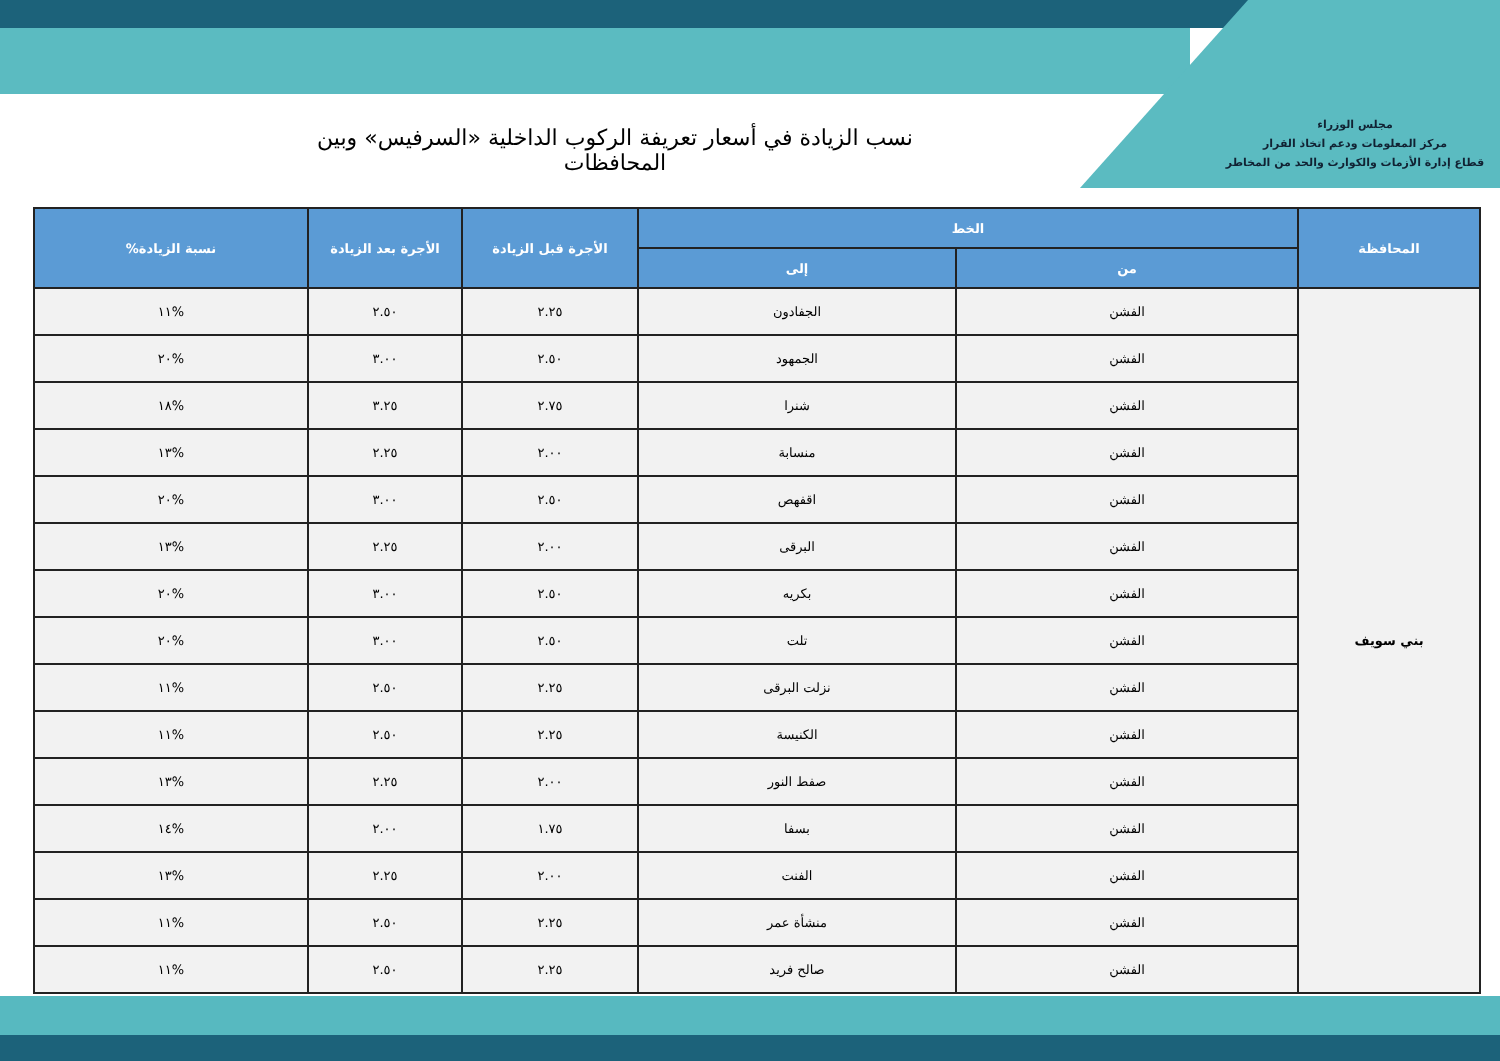مجلس الوزراء
مركز المعلومات ودعم اتخاذ القرار
قطاع إدارة الأزمات والكوارث والحد من المخاطر
نسب الزيادة في أسعار تعريفة الركوب الداخلية «السرفيس» وبين المحافظات
| المحافظة | الخط | | الأجرة قبل الزيادة | الأجرة بعد الزيادة | نسبة الزيادة% |
| --- | --- | --- | --- | --- | --- |
| | من | إلى | | | |
| بني سويف | الفشن | الجفادون | ٢.٢٥ | ٢.٥٠ | %١١ |
| | الفشن | الجمهود | ٢.٥٠ | ٣.٠٠ | %٢٠ |
| | الفشن | شنرا | ٢.٧٥ | ٣.٢٥ | %١٨ |
| | الفشن | منسابة | ٢.٠٠ | ٢.٢٥ | %١٣ |
| | الفشن | اقفهص | ٢.٥٠ | ٣.٠٠ | %٢٠ |
| | الفشن | البرقى | ٢.٠٠ | ٢.٢٥ | %١٣ |
| | الفشن | بكريه | ٢.٥٠ | ٣.٠٠ | %٢٠ |
| | الفشن | تلت | ٢.٥٠ | ٣.٠٠ | %٢٠ |
| | الفشن | نزلت البرقى | ٢.٢٥ | ٢.٥٠ | %١١ |
| | الفشن | الكنيسة | ٢.٢٥ | ٢.٥٠ | %١١ |
| | الفشن | صفط النور | ٢.٠٠ | ٢.٢٥ | %١٣ |
| | الفشن | بسفا | ١.٧٥ | ٢.٠٠ | %١٤ |
| | الفشن | الفنت | ٢.٠٠ | ٢.٢٥ | %١٣ |
| | الفشن | منشأة عمر | ٢.٢٥ | ٢.٥٠ | %١١ |
| | الفشن | صالح فريد | ٢.٢٥ | ٢.٥٠ | %١١ |